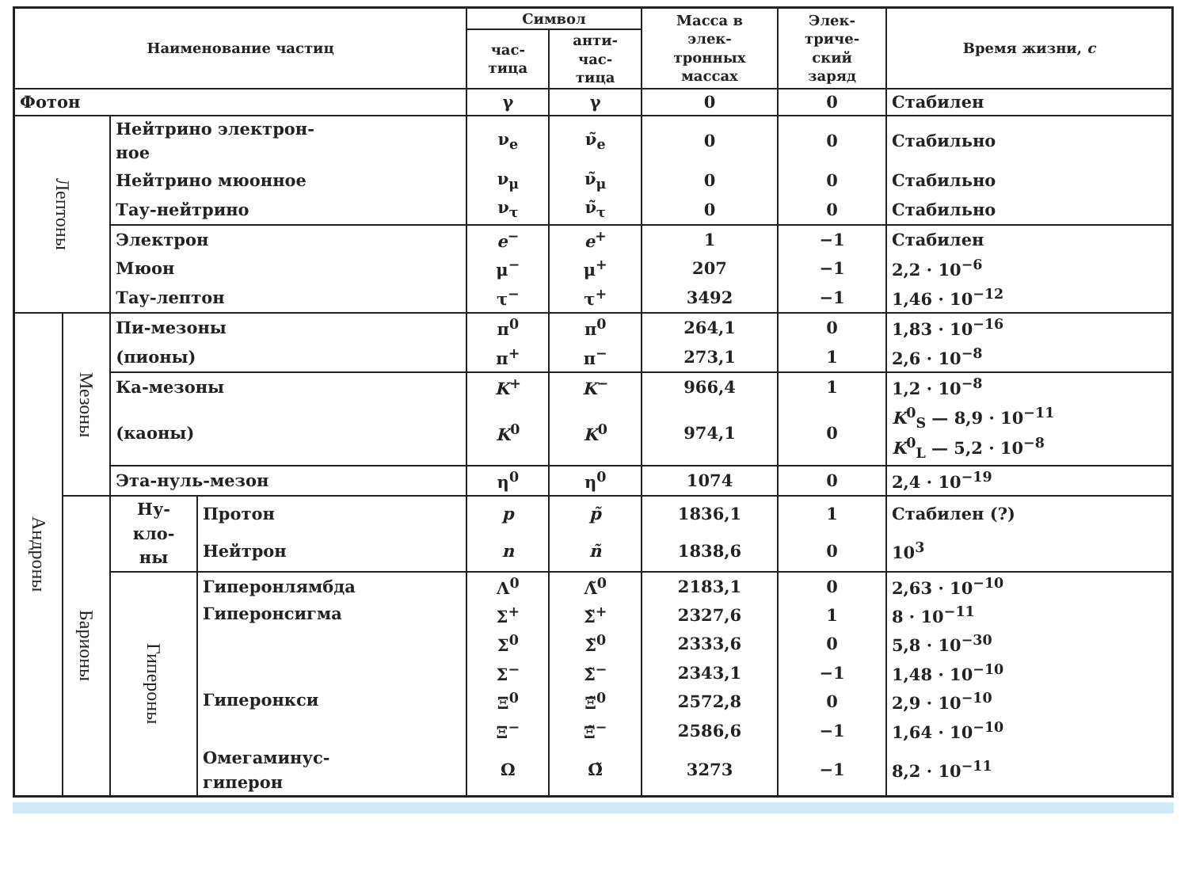| Наименование частиц | | | | Символ | | Масса в элек- тронных массах | Элек- триче- ский заряд | Время жизни, с |
| --- | --- | --- | --- | --- | --- | --- | --- | --- |
| | | | | час- тица | анти- час- тица | | | |
| Фотон | | | | γ | γ | 0 | 0 | Стабилен |
| Лептоны | | Нейтрино электрон- ное | | ν<sub>e</sub> | ν̃<sub>e</sub> | 0 | 0 | Стабильно |
| | | Нейтрино мюонное | | ν<sub>μ</sub> | ν̃<sub>μ</sub> | 0 | 0 | Стабильно |
| | | Тау-нейтрино | | ν<sub>τ</sub> | ν̃<sub>τ</sub> | 0 | 0 | Стабильно |
| | | Электрон | | e<sup>−</sup> | e<sup>+</sup> | 1 | −1 | Стабилен |
| | | Мюон | | μ<sup>−</sup> | μ<sup>+</sup> | 207 | −1 | 2,2 · 10<sup>−6</sup> |
| | | Тау-лептон | | τ<sup>−</sup> | τ<sup>+</sup> | 3492 | −1 | 1,46 · 10<sup>−12</sup> |
| Андроны | Мезоны | Пи-мезоны | | π<sup>0</sup> | π<sup>0</sup> | 264,1 | 0 | 1,83 · 10<sup>−16</sup> |
| | | (пионы) | | π<sup>+</sup> | π<sup>−</sup> | 273,1 | 1 | 2,6 · 10<sup>−8</sup> |
| | | Ка-мезоны | | K<sup>+</sup> | K<sup>−</sup> | 966,4 | 1 | 1,2 · 10<sup>−8</sup> |
| | | (каоны) | | K<sup>0</sup> | K<sup>0</sup> | 974,1 | 0 | K<sup>0</sup><sub>S</sub> — 8,9 · 10<sup>−11</sup> K<sup>0</sup><sub>L</sub> — 5,2 · 10<sup>−8</sup> |
| | | Эта-нуль-мезон | | η<sup>0</sup> | η<sup>0</sup> | 1074 | 0 | 2,4 · 10<sup>−19</sup> |
| | Барионы | Ну- кло- ны | Протон | p | p̃ | 1836,1 | 1 | Стабилен (?) |
| | | | Нейтрон | n | ñ | 1838,6 | 0 | 10<sup>3</sup> |
| | | Гипероны | Гиперонлямбда | Λ<sup>0</sup> | Λ̃<sup>0</sup> | 2183,1 | 0 | 2,63 · 10<sup>−10</sup> |
| | | | Гиперонсигма | Σ<sup>+</sup> | Σ̃<sup>+</sup> | 2327,6 | 1 | 8 · 10<sup>−11</sup> |
| | | | | Σ<sup>0</sup> | Σ̃<sup>0</sup> | 2333,6 | 0 | 5,8 · 10<sup>−30</sup> |
| | | | | Σ<sup>−</sup> | Σ̃<sup>−</sup> | 2343,1 | −1 | 1,48 · 10<sup>−10</sup> |
| | | | Гиперонкси | Ξ<sup>0</sup> | Ξ̃<sup>0</sup> | 2572,8 | 0 | 2,9 · 10<sup>−10</sup> |
| | | | | Ξ<sup>−</sup> | Ξ̃<sup>−</sup> | 2586,6 | −1 | 1,64 · 10<sup>−10</sup> |
| | | | Омегаминус- гиперон | Ω | Ω̃ | 3273 | −1 | 8,2 · 10<sup>−11</sup> |